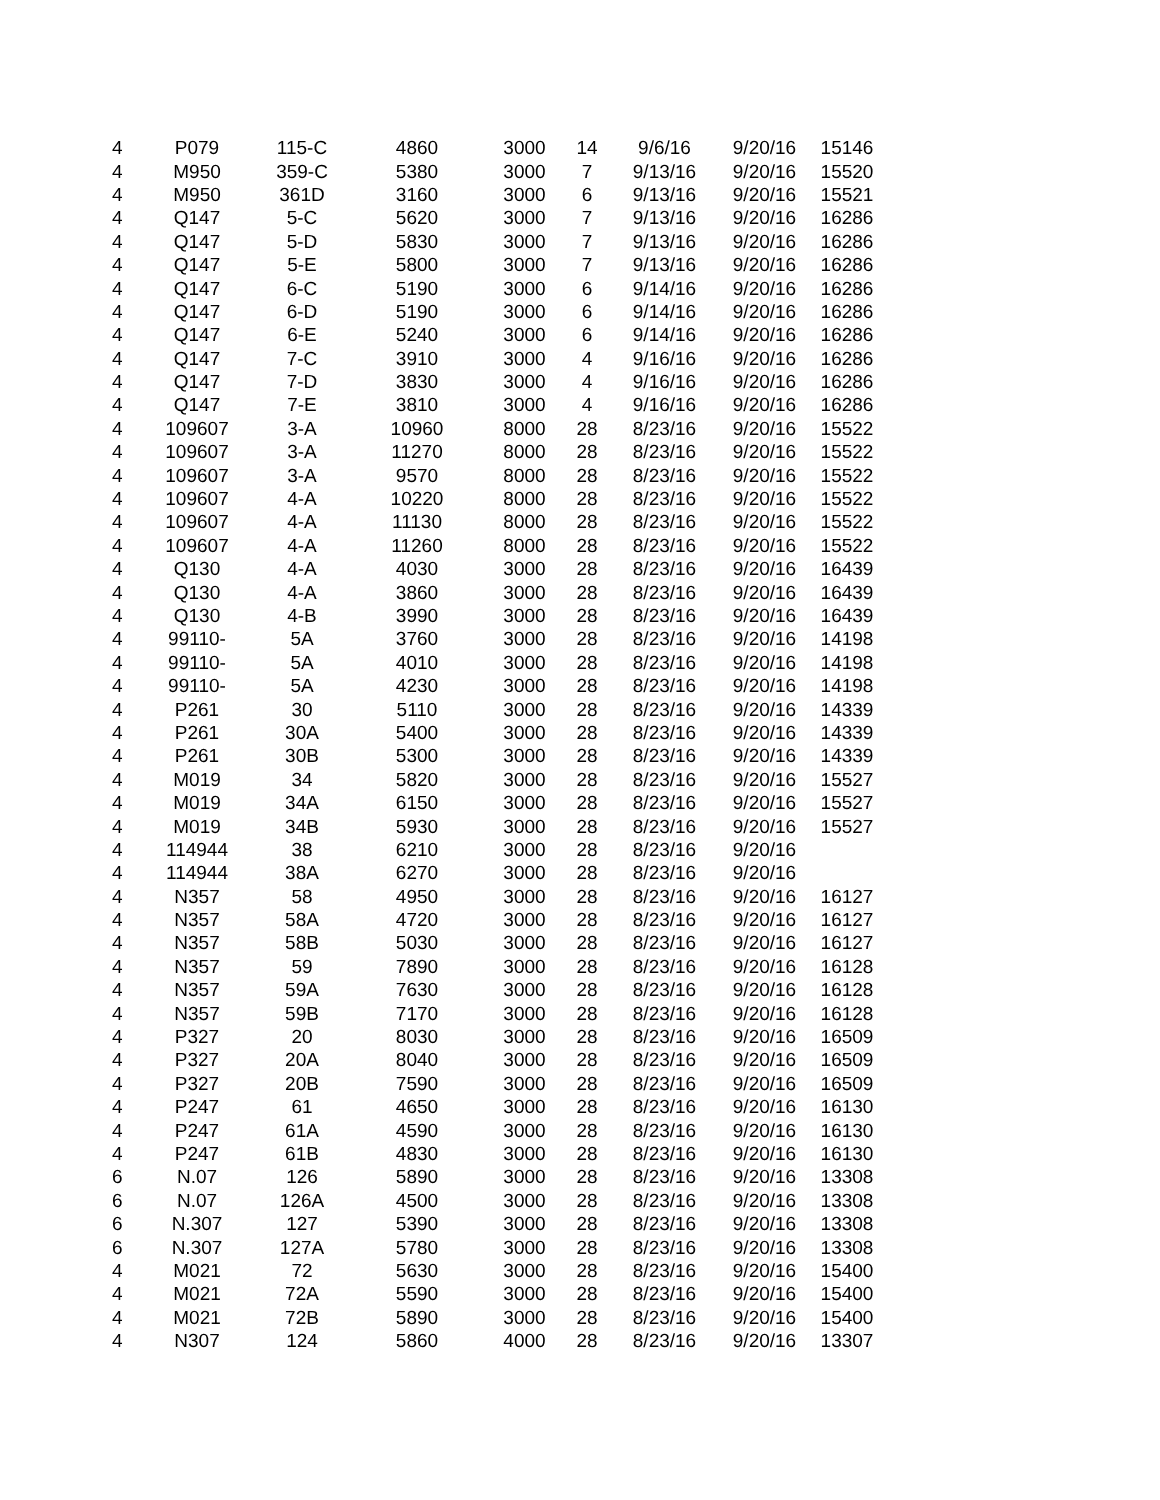| 4 | P079 | 115-C | 4860 | 3000 | 14 | 9/6/16 | 9/20/16 | 15146 |
| 4 | M950 | 359-C | 5380 | 3000 | 7 | 9/13/16 | 9/20/16 | 15520 |
| 4 | M950 | 361D | 3160 | 3000 | 6 | 9/13/16 | 9/20/16 | 15521 |
| 4 | Q147 | 5-C | 5620 | 3000 | 7 | 9/13/16 | 9/20/16 | 16286 |
| 4 | Q147 | 5-D | 5830 | 3000 | 7 | 9/13/16 | 9/20/16 | 16286 |
| 4 | Q147 | 5-E | 5800 | 3000 | 7 | 9/13/16 | 9/20/16 | 16286 |
| 4 | Q147 | 6-C | 5190 | 3000 | 6 | 9/14/16 | 9/20/16 | 16286 |
| 4 | Q147 | 6-D | 5190 | 3000 | 6 | 9/14/16 | 9/20/16 | 16286 |
| 4 | Q147 | 6-E | 5240 | 3000 | 6 | 9/14/16 | 9/20/16 | 16286 |
| 4 | Q147 | 7-C | 3910 | 3000 | 4 | 9/16/16 | 9/20/16 | 16286 |
| 4 | Q147 | 7-D | 3830 | 3000 | 4 | 9/16/16 | 9/20/16 | 16286 |
| 4 | Q147 | 7-E | 3810 | 3000 | 4 | 9/16/16 | 9/20/16 | 16286 |
| 4 | 109607 | 3-A | 10960 | 8000 | 28 | 8/23/16 | 9/20/16 | 15522 |
| 4 | 109607 | 3-A | 11270 | 8000 | 28 | 8/23/16 | 9/20/16 | 15522 |
| 4 | 109607 | 3-A | 9570 | 8000 | 28 | 8/23/16 | 9/20/16 | 15522 |
| 4 | 109607 | 4-A | 10220 | 8000 | 28 | 8/23/16 | 9/20/16 | 15522 |
| 4 | 109607 | 4-A | 11130 | 8000 | 28 | 8/23/16 | 9/20/16 | 15522 |
| 4 | 109607 | 4-A | 11260 | 8000 | 28 | 8/23/16 | 9/20/16 | 15522 |
| 4 | Q130 | 4-A | 4030 | 3000 | 28 | 8/23/16 | 9/20/16 | 16439 |
| 4 | Q130 | 4-A | 3860 | 3000 | 28 | 8/23/16 | 9/20/16 | 16439 |
| 4 | Q130 | 4-B | 3990 | 3000 | 28 | 8/23/16 | 9/20/16 | 16439 |
| 4 | 99110- | 5A | 3760 | 3000 | 28 | 8/23/16 | 9/20/16 | 14198 |
| 4 | 99110- | 5A | 4010 | 3000 | 28 | 8/23/16 | 9/20/16 | 14198 |
| 4 | 99110- | 5A | 4230 | 3000 | 28 | 8/23/16 | 9/20/16 | 14198 |
| 4 | P261 | 30 | 5110 | 3000 | 28 | 8/23/16 | 9/20/16 | 14339 |
| 4 | P261 | 30A | 5400 | 3000 | 28 | 8/23/16 | 9/20/16 | 14339 |
| 4 | P261 | 30B | 5300 | 3000 | 28 | 8/23/16 | 9/20/16 | 14339 |
| 4 | M019 | 34 | 5820 | 3000 | 28 | 8/23/16 | 9/20/16 | 15527 |
| 4 | M019 | 34A | 6150 | 3000 | 28 | 8/23/16 | 9/20/16 | 15527 |
| 4 | M019 | 34B | 5930 | 3000 | 28 | 8/23/16 | 9/20/16 | 15527 |
| 4 | 114944 | 38 | 6210 | 3000 | 28 | 8/23/16 | 9/20/16 | |
| 4 | 114944 | 38A | 6270 | 3000 | 28 | 8/23/16 | 9/20/16 | |
| 4 | N357 | 58 | 4950 | 3000 | 28 | 8/23/16 | 9/20/16 | 16127 |
| 4 | N357 | 58A | 4720 | 3000 | 28 | 8/23/16 | 9/20/16 | 16127 |
| 4 | N357 | 58B | 5030 | 3000 | 28 | 8/23/16 | 9/20/16 | 16127 |
| 4 | N357 | 59 | 7890 | 3000 | 28 | 8/23/16 | 9/20/16 | 16128 |
| 4 | N357 | 59A | 7630 | 3000 | 28 | 8/23/16 | 9/20/16 | 16128 |
| 4 | N357 | 59B | 7170 | 3000 | 28 | 8/23/16 | 9/20/16 | 16128 |
| 4 | P327 | 20 | 8030 | 3000 | 28 | 8/23/16 | 9/20/16 | 16509 |
| 4 | P327 | 20A | 8040 | 3000 | 28 | 8/23/16 | 9/20/16 | 16509 |
| 4 | P327 | 20B | 7590 | 3000 | 28 | 8/23/16 | 9/20/16 | 16509 |
| 4 | P247 | 61 | 4650 | 3000 | 28 | 8/23/16 | 9/20/16 | 16130 |
| 4 | P247 | 61A | 4590 | 3000 | 28 | 8/23/16 | 9/20/16 | 16130 |
| 4 | P247 | 61B | 4830 | 3000 | 28 | 8/23/16 | 9/20/16 | 16130 |
| 6 | N.07 | 126 | 5890 | 3000 | 28 | 8/23/16 | 9/20/16 | 13308 |
| 6 | N.07 | 126A | 4500 | 3000 | 28 | 8/23/16 | 9/20/16 | 13308 |
| 6 | N.307 | 127 | 5390 | 3000 | 28 | 8/23/16 | 9/20/16 | 13308 |
| 6 | N.307 | 127A | 5780 | 3000 | 28 | 8/23/16 | 9/20/16 | 13308 |
| 4 | M021 | 72 | 5630 | 3000 | 28 | 8/23/16 | 9/20/16 | 15400 |
| 4 | M021 | 72A | 5590 | 3000 | 28 | 8/23/16 | 9/20/16 | 15400 |
| 4 | M021 | 72B | 5890 | 3000 | 28 | 8/23/16 | 9/20/16 | 15400 |
| 4 | N307 | 124 | 5860 | 4000 | 28 | 8/23/16 | 9/20/16 | 13307 |